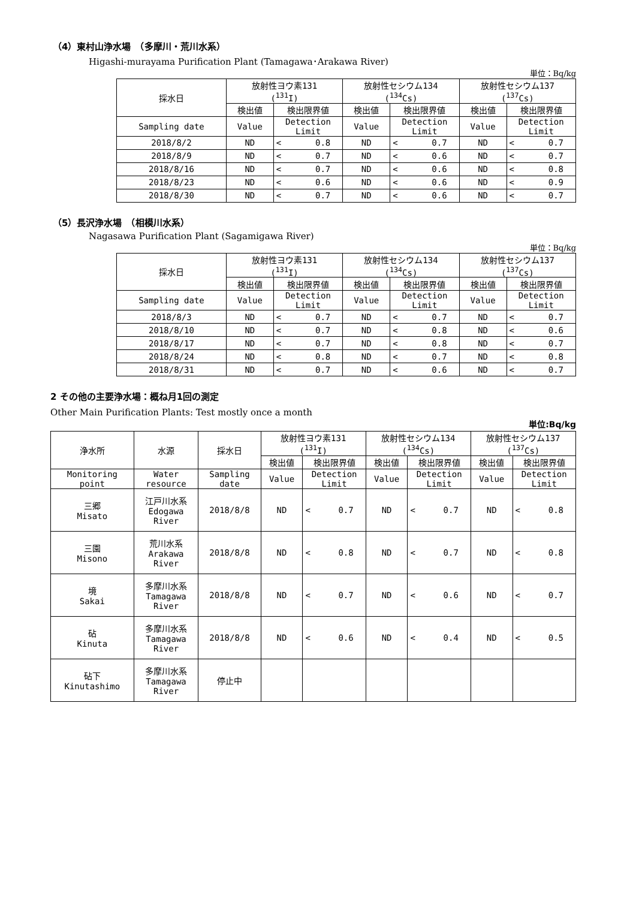（4）東村山浄水場　（多摩川・荒川水系）
Higashi-murayama Purification Plant (Tamagawa･Arakawa River)
単位：Bq/kg
| 採水日 | 放射性ヨウ素131 (<sup>131</sup>I) | | | 放射性セシウム134 (<sup>134</sup>Cs) | | | 放射性セシウム137 (<sup>137</sup>Cs) | | |
| --- | --- | --- | --- | --- | --- | --- | --- | --- | --- |
| | 検出値 | 検出限界値 | | 検出値 | 検出限界値 | | 検出値 | 検出限界値 | |
| Sampling date | Value | Detection Limit | | Value | Detection Limit | | Value | Detection Limit | |
| 2018/8/2 | ND | < | 0.8 | ND | < | 0.7 | ND | < | 0.7 |
| 2018/8/9 | ND | < | 0.7 | ND | < | 0.6 | ND | < | 0.7 |
| 2018/8/16 | ND | < | 0.7 | ND | < | 0.6 | ND | < | 0.8 |
| 2018/8/23 | ND | < | 0.6 | ND | < | 0.6 | ND | < | 0.9 |
| 2018/8/30 | ND | < | 0.7 | ND | < | 0.6 | ND | < | 0.7 |
（5）長沢浄水場　（相模川水系）
Nagasawa Purification Plant (Sagamigawa River)
単位：Bq/kg
| 採水日 | 放射性ヨウ素131 (<sup>131</sup>I) | | | 放射性セシウム134 (<sup>134</sup>Cs) | | | 放射性セシウム137 (<sup>137</sup>Cs) | | |
| --- | --- | --- | --- | --- | --- | --- | --- | --- | --- |
| | 検出値 | 検出限界値 | | 検出値 | 検出限界値 | | 検出値 | 検出限界値 | |
| Sampling date | Value | Detection Limit | | Value | Detection Limit | | Value | Detection Limit | |
| 2018/8/3 | ND | < | 0.7 | ND | < | 0.7 | ND | < | 0.7 |
| 2018/8/10 | ND | < | 0.7 | ND | < | 0.8 | ND | < | 0.6 |
| 2018/8/17 | ND | < | 0.7 | ND | < | 0.8 | ND | < | 0.7 |
| 2018/8/24 | ND | < | 0.8 | ND | < | 0.7 | ND | < | 0.8 |
| 2018/8/31 | ND | < | 0.7 | ND | < | 0.6 | ND | < | 0.7 |
2 その他の主要浄水場：概ね月1回の測定
Other Main Purification Plants: Test mostly once a month
単位:Bq/kg
| 浄水所 | 水源 | 採水日 | 放射性ヨウ素131 (<sup>131</sup>I) | | | 放射性セシウム134 (<sup>134</sup>Cs) | | | 放射性セシウム137 (<sup>137</sup>Cs) | | |
| --- | --- | --- | --- | --- | --- | --- | --- | --- | --- | --- | --- |
| | | | 検出値 | 検出限界値 | | 検出値 | 検出限界値 | | 検出値 | 検出限界値 | |
| Monitoring point | Water resource | Sampling date | Value | Detection Limit | | Value | Detection Limit | | Value | Detection Limit | |
| 三郷 Misato | 江戸川水系 Edogawa River | 2018/8/8 | ND | < | 0.7 | ND | < | 0.7 | ND | < | 0.8 |
| 三園 Misono | 荒川水系 Arakawa River | 2018/8/8 | ND | < | 0.8 | ND | < | 0.7 | ND | < | 0.8 |
| 境 Sakai | 多摩川水系 Tamagawa River | 2018/8/8 | ND | < | 0.7 | ND | < | 0.6 | ND | < | 0.7 |
| 砧 Kinuta | 多摩川水系 Tamagawa River | 2018/8/8 | ND | < | 0.6 | ND | < | 0.4 | ND | < | 0.5 |
| 砧下 Kinutashimo | 多摩川水系 Tamagawa River | 停止中 | | | | | | | | | |